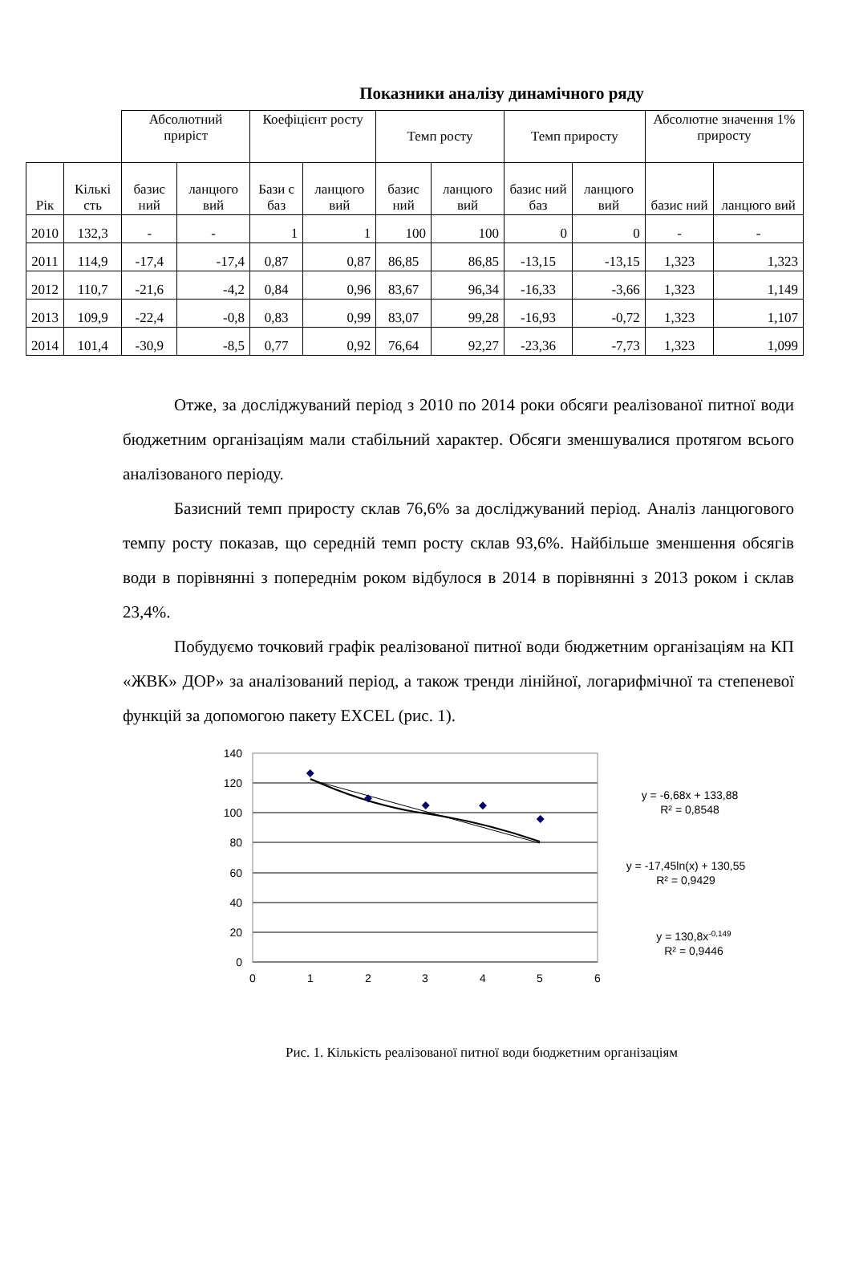Показники аналізу динамічного ряду
| | | Абсолютний приріст | | Коефіцієнт росту | | Темп росту | | Темп приросту | | Абсолютне значення 1% приросту | |
| Рік | Кількі сть | базис ний | ланцюго вий | Бази с баз | ланцюго вий | базис ний | ланцюго вий | базис ний баз | ланцюго вий | базис ний | ланцюго вий |
| 2010 | 132,3 | - | - | 1 | 1 | 100 | 100 | 0 | 0 | - | - |
| 2011 | 114,9 | -17,4 | -17,4 | 0,87 | 0,87 | 86,85 | 86,85 | -13,15 | -13,15 | 1,323 | 1,323 |
| 2012 | 110,7 | -21,6 | -4,2 | 0,84 | 0,96 | 83,67 | 96,34 | -16,33 | -3,66 | 1,323 | 1,149 |
| 2013 | 109,9 | -22,4 | -0,8 | 0,83 | 0,99 | 83,07 | 99,28 | -16,93 | -0,72 | 1,323 | 1,107 |
| 2014 | 101,4 | -30,9 | -8,5 | 0,77 | 0,92 | 76,64 | 92,27 | -23,36 | -7,73 | 1,323 | 1,099 |
Отже, за досліджуваний період з 2010 по 2014 роки обсяги реалізованої питної води бюджетним організаціям мали стабільний характер. Обсяги зменшувалися протягом всього аналізованого періоду.
Базисний темп приросту склав 76,6% за досліджуваний період. Аналіз ланцюгового темпу росту показав, що середній темп росту склав 93,6%. Найбільше зменшення обсягів води в порівнянні з попереднім роком відбулося в 2014 в порівнянні з 2013 роком і склав 23,4%.
Побудуємо точковий графік реалізованої питної води бюджетним організаціям на КП «ЖВК» ДОР» за аналізований період, а також тренди лінійної, логарифмічної та степеневої функцій за допомогою пакету EXCEL (рис. 1).
140
120
100
80
60
40
20
0
0
1
2
3
4
5
6
y = -6,68x + 133,88
R² = 0,8548
y = -17,45ln(x) + 130,55
R² = 0,9429
y = 130,8x-0,149
R² = 0,9446
Рис. 1. Кількість реалізованої питної води бюджетним організаціям